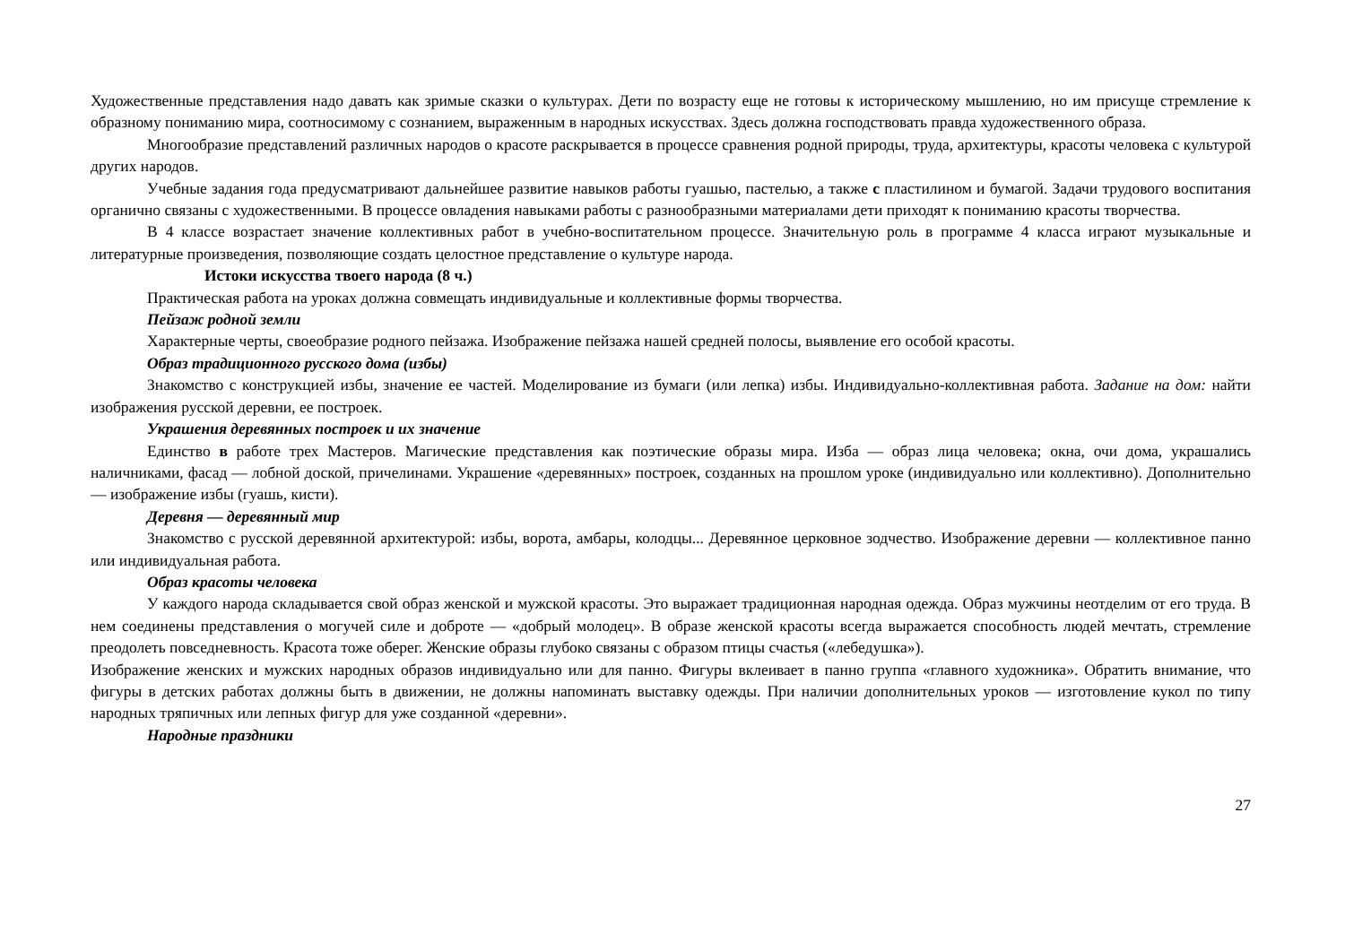Художественные представления надо давать как зримые сказки о культурах. Дети по возрасту еще не готовы к историческому мышлению, но им присуще стремление к образному пониманию мира, соотносимому с сознанием, выраженным в народных искусствах. Здесь должна господствовать правда художественного образа.
Многообразие представлений различных народов о красоте раскрывается в процессе сравнения родной природы, труда, архитектуры, красоты человека с культурой других народов.
Учебные задания года предусматривают дальнейшее развитие навыков работы гуашью, пастелью, а также с пластилином и бумагой. Задачи трудового воспитания органично связаны с художественными. В процессе овладения навыками работы с разнообразными материалами дети приходят к пониманию красоты творчества.
В 4 классе возрастает значение коллективных работ в учебно-воспитательном процессе. Значительную роль в программе 4 класса играют музыкальные и литературные произведения, позволяющие создать целостное представление о культуре народа.
Истоки искусства твоего народа (8 ч.)
Практическая работа на уроках должна совмещать индивидуальные и коллективные формы творчества.
Пейзаж родной земли
Характерные черты, своеобразие родного пейзажа. Изображение пейзажа нашей средней полосы, выявление его особой красоты.
Образ традиционного русского дома (избы)
Знакомство с конструкцией избы, значение ее частей. Моделирование из бумаги (или лепка) избы. Индивидуально-коллективная работа. Задание на дом: найти изображения русской деревни, ее построек.
Украшения деревянных построек и их значение
Единство в работе трех Мастеров. Магические представления как поэтические образы мира. Изба — образ лица человека; окна, очи дома, украшались наличниками, фасад — лобной доской, причелинами. Украшение «деревянных» построек, созданных на прошлом уроке (индивидуально или коллективно). Дополнительно — изображение избы (гуашь, кисти).
Деревня — деревянный мир
Знакомство с русской деревянной архитектурой: избы, ворота, амбары, колодцы... Деревянное церковное зодчество. Изображение деревни — коллективное панно или индивидуальная работа.
Образ красоты человека
У каждого народа складывается свой образ женской и мужской красоты. Это выражает традиционная народная одежда. Образ мужчины неотделим от его труда. В нем соединены представления о могучей силе и доброте — «добрый молодец». В образе женской красоты всегда выражается способность людей мечтать, стремление преодолеть повседневность. Красота тоже оберег. Женские образы глубоко связаны с образом птицы счастья («лебедушка»).
Изображение женских и мужских народных образов индивидуально или для панно. Фигуры вклеивает в панно группа «главного художника». Обратить внимание, что фигуры в детских работах должны быть в движении, не должны напоминать выставку одежды. При наличии дополнительных уроков — изготовление кукол по типу народных тряпичных или лепных фигур для уже созданной «деревни».
Народные праздники
27